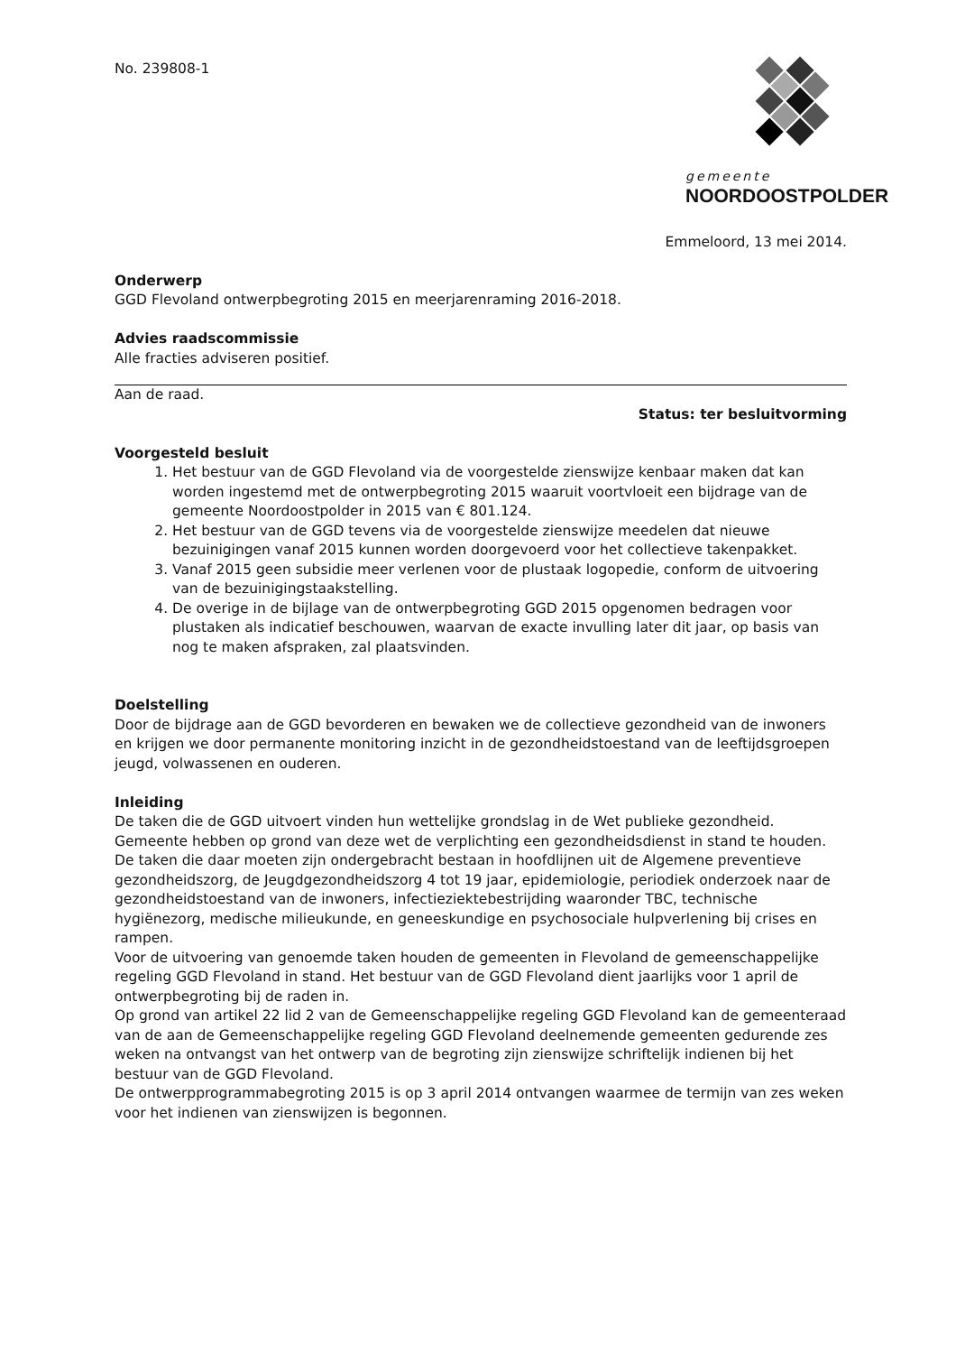gemeente
NOORDOOSTPOLDER
No. 239808-1
Emmeloord, 13 mei 2014.
Onderwerp
GGD Flevoland ontwerpbegroting 2015 en meerjarenraming 2016-2018.
Advies raadscommissie
Alle fracties adviseren positief.
Aan de raad.
Status: ter besluitvorming
Voorgesteld besluit
1. Het bestuur van de GGD Flevoland via de voorgestelde zienswijze kenbaar maken dat kan worden ingestemd met de ontwerpbegroting 2015 waaruit voortvloeit een bijdrage van de gemeente Noordoostpolder in 2015 van € 801.124.
2. Het bestuur van de GGD tevens via de voorgestelde zienswijze meedelen dat nieuwe bezuinigingen vanaf 2015 kunnen worden doorgevoerd voor het collectieve takenpakket.
3. Vanaf 2015 geen subsidie meer verlenen voor de plustaak logopedie, conform de uitvoering van de bezuinigingstaakstelling.
4. De overige in de bijlage van de ontwerpbegroting GGD 2015 opgenomen bedragen voor plustaken als indicatief beschouwen, waarvan de exacte invulling later dit jaar, op basis van nog te maken afspraken, zal plaatsvinden.
Doelstelling
Door de bijdrage aan de GGD bevorderen en bewaken we de collectieve gezondheid van de inwoners en krijgen we door permanente monitoring inzicht in de gezondheidstoestand van de leeftijdsgroepen jeugd, volwassenen en ouderen.
Inleiding
De taken die de GGD uitvoert vinden hun wettelijke grondslag in de Wet publieke gezondheid. Gemeente hebben op grond van deze wet de verplichting een gezondheidsdienst in stand te houden. De taken die daar moeten zijn ondergebracht bestaan in hoofdlijnen uit de Algemene preventieve gezondheidszorg, de Jeugdgezondheidszorg 4 tot 19 jaar, epidemiologie, periodiek onderzoek naar de gezondheidstoestand van de inwoners, infectieziektebestrijding waaronder TBC, technische hygiënezorg, medische milieukunde, en geneeskundige en psychosociale hulpverlening bij crises en rampen.
Voor de uitvoering van genoemde taken houden de gemeenten in Flevoland de gemeenschappelijke regeling GGD Flevoland in stand. Het bestuur van de GGD Flevoland dient jaarlijks voor 1 april de ontwerpbegroting bij de raden in.
Op grond van artikel 22 lid 2 van de Gemeenschappelijke regeling GGD Flevoland kan de gemeenteraad van de aan de Gemeenschappelijke regeling GGD Flevoland deelnemende gemeenten gedurende zes weken na ontvangst van het ontwerp van de begroting zijn zienswijze schriftelijk indienen bij het bestuur van de GGD Flevoland.
De ontwerpprogrammabegroting 2015 is op 3 april 2014 ontvangen waarmee de termijn van zes weken voor het indienen van zienswijzen is begonnen.